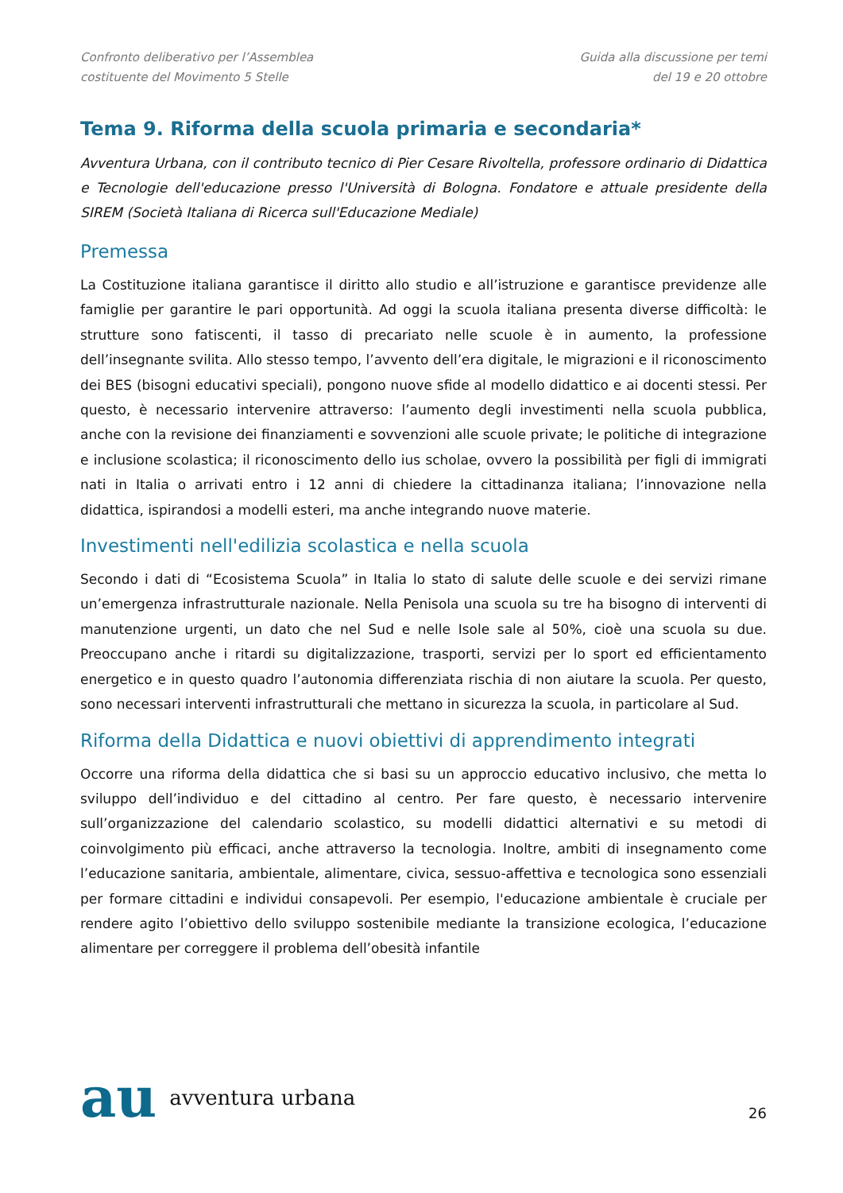Confronto deliberativo per l’Assemblea costituente del Movimento 5 Stelle
Guida alla discussione per temi del 19 e 20 ottobre
Tema 9. Riforma della scuola primaria e secondaria*
Avventura Urbana, con il contributo tecnico di Pier Cesare Rivoltella, professore ordinario di Didattica e Tecnologie dell'educazione presso l'Università di Bologna. Fondatore e attuale presidente della SIREM (Società Italiana di Ricerca sull'Educazione Mediale)
Premessa
La Costituzione italiana garantisce il diritto allo studio e all’istruzione e garantisce previdenze alle famiglie per garantire le pari opportunità. Ad oggi la scuola italiana presenta diverse difficoltà: le strutture sono fatiscenti, il tasso di precariato nelle scuole è in aumento, la professione dell’insegnante svilita. Allo stesso tempo, l’avvento dell’era digitale, le migrazioni e il riconoscimento dei BES (bisogni educativi speciali), pongono nuove sfide al modello didattico e ai docenti stessi. Per questo, è necessario intervenire attraverso: l’aumento degli investimenti nella scuola pubblica, anche con la revisione dei finanziamenti e sovvenzioni alle scuole private; le politiche di integrazione e inclusione scolastica; il riconoscimento dello ius scholae, ovvero la possibilità per figli di immigrati nati in Italia o arrivati entro i 12 anni di chiedere la cittadinanza italiana; l’innovazione nella didattica, ispirandosi a modelli esteri, ma anche integrando nuove materie.
Investimenti nell'edilizia scolastica e nella scuola
Secondo i dati di “Ecosistema Scuola” in Italia lo stato di salute delle scuole e dei servizi rimane un’emergenza infrastrutturale nazionale. Nella Penisola una scuola su tre ha bisogno di interventi di manutenzione urgenti, un dato che nel Sud e nelle Isole sale al 50%, cioè una scuola su due. Preoccupano anche i ritardi su digitalizzazione, trasporti, servizi per lo sport ed efficientamento energetico e in questo quadro l’autonomia differenziata rischia di non aiutare la scuola. Per questo, sono necessari interventi infrastrutturali che mettano in sicurezza la scuola, in particolare al Sud.
Riforma della Didattica e nuovi obiettivi di apprendimento integrati
Occorre una riforma della didattica che si basi su un approccio educativo inclusivo, che metta lo sviluppo dell’individuo e del cittadino al centro. Per fare questo, è necessario intervenire sull’organizzazione del calendario scolastico, su modelli didattici alternativi e su metodi di coinvolgimento più efficaci, anche attraverso la tecnologia. Inoltre, ambiti di insegnamento come l’educazione sanitaria, ambientale, alimentare, civica, sessuo-affettiva e tecnologica sono essenziali per formare cittadini e individui consapevoli. Per esempio, l'educazione ambientale è cruciale per rendere agito l’obiettivo dello sviluppo sostenibile mediante la transizione ecologica, l’educazione alimentare per correggere il problema dell’obesità infantile
au avventura urbana
26